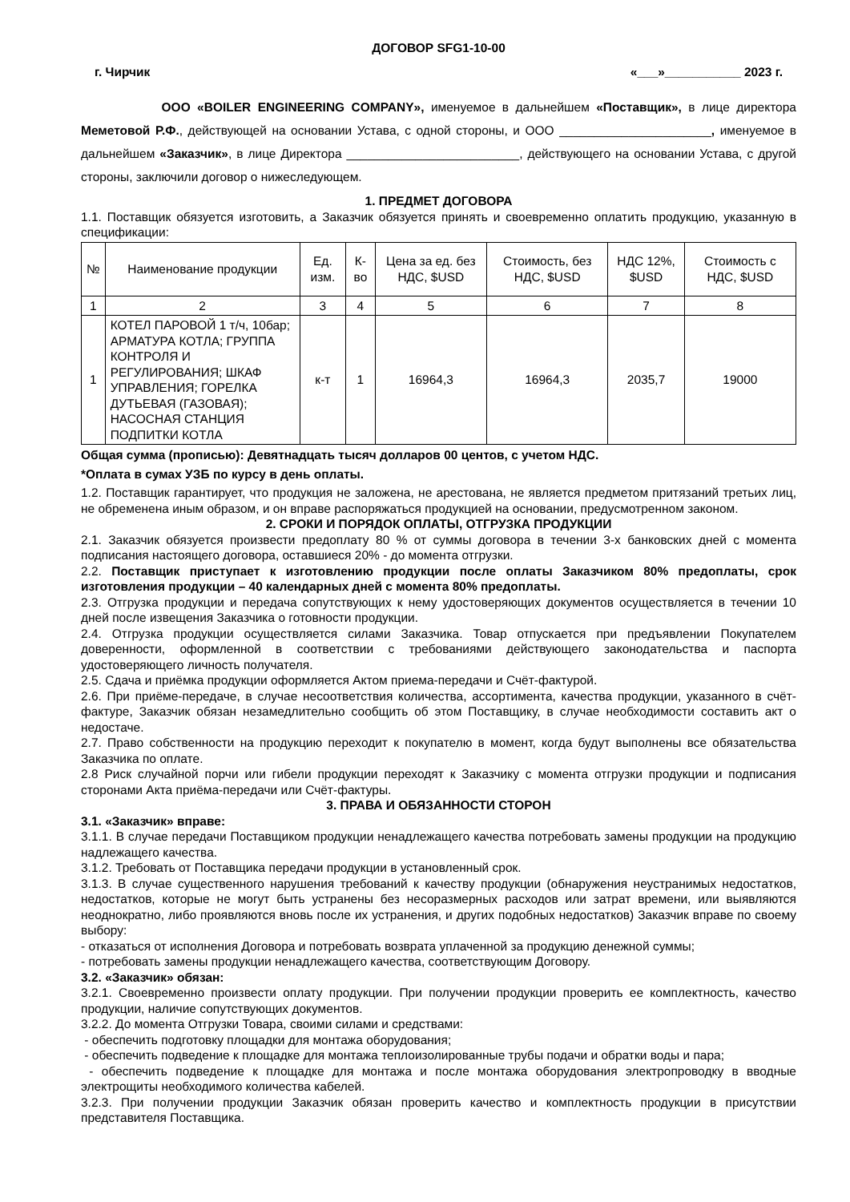ДОГОВОР SFG1-10-00
г. Чирчик «___»___________ 2023 г.
ООО «BOILER ENGINEERING COMPANY», именуемое в дальнейшем «Поставщик», в лице директора Меметовой Р.Ф., действующей на основании Устава, с одной стороны, и ООО ______________________, именуемое в дальнейшем «Заказчик», в лице Директора _________________________, действующего на основании Устава, с другой стороны, заключили договор о нижеследующем.
1. ПРЕДМЕТ ДОГОВОРА
1.1. Поставщик обязуется изготовить, а Заказчик обязуется принять и своевременно оплатить продукцию, указанную в спецификации:
| № | Наименование продукции | Ед. изм. | К-во | Цена за ед. без НДС, $USD | Стоимость, без НДС, $USD | НДС 12%, $USD | Стоимость с НДС, $USD |
| --- | --- | --- | --- | --- | --- | --- | --- |
| 1 | 2 | 3 | 4 | 5 | 6 | 7 | 8 |
| 1 | КОТЕЛ ПАРОВОЙ 1 т/ч, 10бар; АРМАТУРА КОТЛА; ГРУППА КОНТРОЛЯ И РЕГУЛИРОВАНИЯ; ШКАФ УПРАВЛЕНИЯ; ГОРЕЛКА ДУТЬЕВАЯ (ГАЗОВАЯ); НАСОСНАЯ СТАНЦИЯ ПОДПИТКИ КОТЛА | к-т | 1 | 16964,3 | 16964,3 | 2035,7 | 19000 |
Общая сумма (прописью): Девятнадцать тысяч долларов 00 центов, с учетом НДС.
*Оплата в сумах УЗБ по курсу в день оплаты.
1.2. Поставщик гарантирует, что продукция не заложена, не арестована, не является предметом притязаний третьих лиц, не обременена иным образом, и он вправе распоряжаться продукцией на основании, предусмотренном законом.
2. СРОКИ И ПОРЯДОК ОПЛАТЫ, ОТГРУЗКА ПРОДУКЦИИ
2.1. Заказчик обязуется произвести предоплату 80 % от суммы договора в течении 3-х банковских дней с момента подписания настоящего договора, оставшиеся 20% - до момента отгрузки.
2.2. Поставщик приступает к изготовлению продукции после оплаты Заказчиком 80% предоплаты, срок изготовления продукции – 40 календарных дней с момента 80% предоплаты.
2.3. Отгрузка продукции и передача сопутствующих к нему удостоверяющих документов осуществляется в течении 10 дней после извещения Заказчика о готовности продукции.
2.4. Отгрузка продукции осуществляется силами Заказчика. Товар отпускается при предъявлении Покупателем доверенности, оформленной в соответствии с требованиями действующего законодательства и паспорта удостоверяющего личность получателя.
2.5. Сдача и приёмка продукции оформляется Актом приема-передачи и Счёт-фактурой.
2.6. При приёме-передаче, в случае несоответствия количества, ассортимента, качества продукции, указанного в счёт-фактуре, Заказчик обязан незамедлительно сообщить об этом Поставщику, в случае необходимости составить акт о недостаче.
2.7. Право собственности на продукцию переходит к покупателю в момент, когда будут выполнены все обязательства Заказчика по оплате.
2.8 Риск случайной порчи или гибели продукции переходят к Заказчику с момента отгрузки продукции и подписания сторонами Акта приёма-передачи или Счёт-фактуры.
3. ПРАВА И ОБЯЗАННОСТИ СТОРОН
3.1. «Заказчик» вправе:
3.1.1. В случае передачи Поставщиком продукции ненадлежащего качества потребовать замены продукции на продукцию надлежащего качества.
3.1.2. Требовать от Поставщика передачи продукции в установленный срок.
3.1.3. В случае существенного нарушения требований к качеству продукции (обнаружения неустранимых недостатков, недостатков, которые не могут быть устранены без несоразмерных расходов или затрат времени, или выявляются неоднократно, либо проявляются вновь после их устранения, и других подобных недостатков) Заказчик вправе по своему выбору:
- отказаться от исполнения Договора и потребовать возврата уплаченной за продукцию денежной суммы;
- потребовать замены продукции ненадлежащего качества, соответствующим Договору.
3.2. «Заказчик» обязан:
3.2.1. Своевременно произвести оплату продукции. При получении продукции проверить ее комплектность, качество продукции, наличие сопутствующих документов.
3.2.2. До момента Отгрузки Товара, своими силами и средствами:
- обеспечить подготовку площадки для монтажа оборудования;
- обеспечить подведение к площадке для монтажа теплоизолированные трубы подачи и обратки воды и пара;
- обеспечить подведение к площадке для монтажа и после монтажа оборудования электропроводку в вводные электрощиты необходимого количества кабелей.
3.2.3. При получении продукции Заказчик обязан проверить качество и комплектность продукции в присутствии представителя Поставщика.